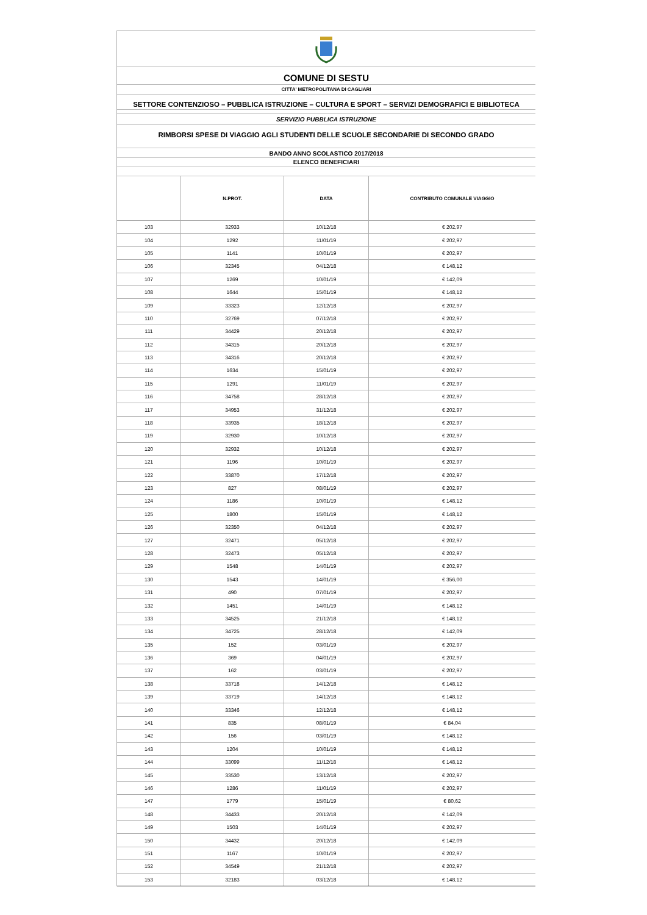COMUNE DI SESTU
CITTA' METROPOLITANA DI CAGLIARI
SETTORE CONTENZIOSO – PUBBLICA ISTRUZIONE – CULTURA E SPORT – SERVIZI DEMOGRAFICI E BIBLIOTECA
SERVIZIO PUBBLICA ISTRUZIONE
RIMBORSI SPESE DI VIAGGIO AGLI STUDENTI DELLE SCUOLE SECONDARIE DI SECONDO GRADO
BANDO ANNO SCOLASTICO 2017/2018
ELENCO BENEFICIARI
| | N.PROT. | DATA | CONTRIBUTO COMUNALE VIAGGIO |
| --- | --- | --- | --- |
| 103 | 32933 | 10/12/18 | € 202,97 |
| 104 | 1292 | 11/01/19 | € 202,97 |
| 105 | 1141 | 10/01/19 | € 202,97 |
| 106 | 32345 | 04/12/18 | € 148,12 |
| 107 | 1269 | 10/01/19 | € 142,09 |
| 108 | 1644 | 15/01/19 | € 148,12 |
| 109 | 33323 | 12/12/18 | € 202,97 |
| 110 | 32769 | 07/12/18 | € 202,97 |
| 111 | 34429 | 20/12/18 | € 202,97 |
| 112 | 34315 | 20/12/18 | € 202,97 |
| 113 | 34316 | 20/12/18 | € 202,97 |
| 114 | 1634 | 15/01/19 | € 202,97 |
| 115 | 1291 | 11/01/19 | € 202,97 |
| 116 | 34758 | 28/12/18 | € 202,97 |
| 117 | 34953 | 31/12/18 | € 202,97 |
| 118 | 33935 | 18/12/18 | € 202,97 |
| 119 | 32930 | 10/12/18 | € 202,97 |
| 120 | 32932 | 10/12/18 | € 202,97 |
| 121 | 1196 | 10/01/19 | € 202,97 |
| 122 | 33870 | 17/12/18 | € 202,97 |
| 123 | 827 | 08/01/19 | € 202,97 |
| 124 | 1186 | 10/01/19 | € 148,12 |
| 125 | 1800 | 15/01/19 | € 148,12 |
| 126 | 32350 | 04/12/18 | € 202,97 |
| 127 | 32471 | 05/12/18 | € 202,97 |
| 128 | 32473 | 05/12/18 | € 202,97 |
| 129 | 1548 | 14/01/19 | € 202,97 |
| 130 | 1543 | 14/01/19 | € 356,00 |
| 131 | 490 | 07/01/19 | € 202,97 |
| 132 | 1451 | 14/01/19 | € 148,12 |
| 133 | 34525 | 21/12/18 | € 148,12 |
| 134 | 34725 | 28/12/18 | € 142,09 |
| 135 | 152 | 03/01/19 | € 202,97 |
| 136 | 369 | 04/01/19 | € 202,97 |
| 137 | 162 | 03/01/19 | € 202,97 |
| 138 | 33718 | 14/12/18 | € 148,12 |
| 139 | 33719 | 14/12/18 | € 148,12 |
| 140 | 33346 | 12/12/18 | € 148,12 |
| 141 | 835 | 08/01/19 | € 84,04 |
| 142 | 156 | 03/01/19 | € 148,12 |
| 143 | 1204 | 10/01/19 | € 148,12 |
| 144 | 33099 | 11/12/18 | € 148,12 |
| 145 | 33530 | 13/12/18 | € 202,97 |
| 146 | 1286 | 11/01/19 | € 202,97 |
| 147 | 1779 | 15/01/19 | € 80,62 |
| 148 | 34433 | 20/12/18 | € 142,09 |
| 149 | 1503 | 14/01/19 | € 202,97 |
| 150 | 34432 | 20/12/18 | € 142,09 |
| 151 | 1167 | 10/01/19 | € 202,97 |
| 152 | 34549 | 21/12/18 | € 202,97 |
| 153 | 32183 | 03/12/18 | € 148,12 |